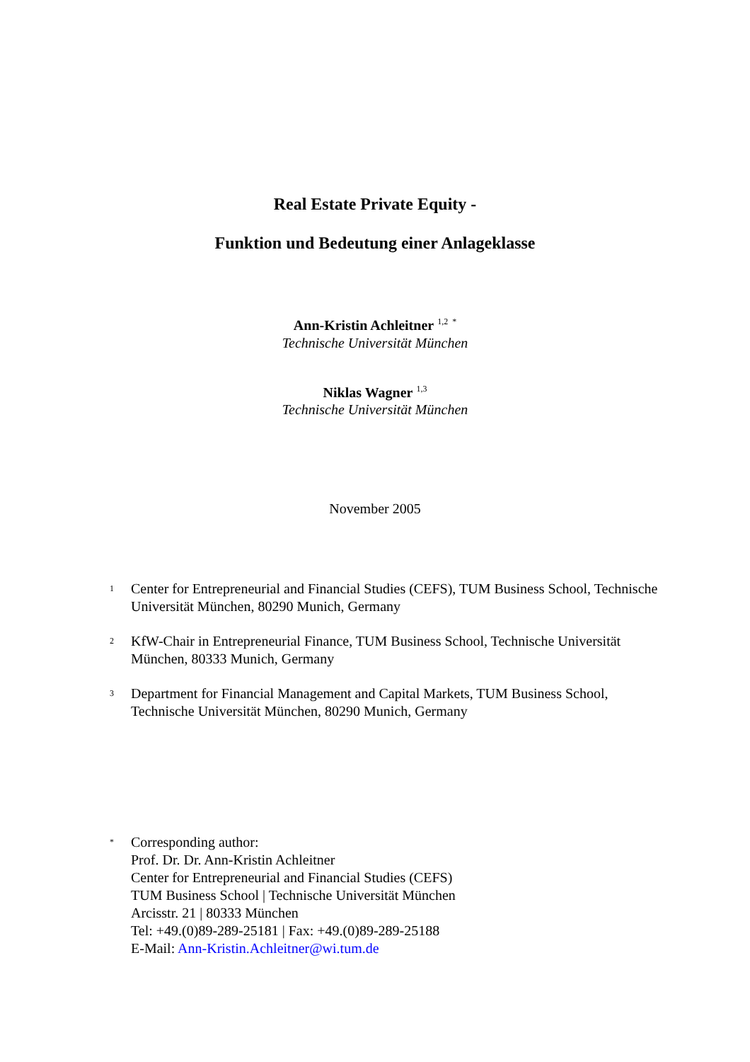Real Estate Private Equity -
Funktion und Bedeutung einer Anlageklasse
Ann-Kristin Achleitner <sup>1,2 *</sup>
Technische Universität München
Niklas Wagner <sup>1,3</sup>
Technische Universität München
November 2005
<sup>1</sup>
Center for Entrepreneurial and Financial Studies (CEFS), TUM Business School, Technische Universität München, 80290 Munich, Germany
<sup>2</sup>
KfW-Chair in Entrepreneurial Finance, TUM Business School, Technische Universität München, 80333 Munich, Germany
<sup>3</sup>
Department for Financial Management and Capital Markets, TUM Business School, Technische Universität München, 80290 Munich, Germany
<sup>*</sup>
Corresponding author:
Prof. Dr. Dr. Ann-Kristin Achleitner
Center for Entrepreneurial and Financial Studies (CEFS)
TUM Business School | Technische Universität München
Arcisstr. 21 | 80333 München
Tel: +49.(0)89-289-25181 | Fax: +49.(0)89-289-25188
E-Mail: Ann-Kristin.Achleitner@wi.tum.de